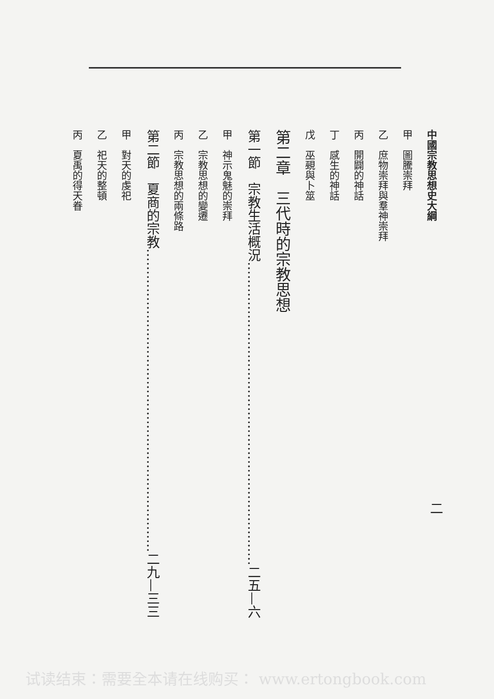中國宗教思想史大綱
甲　圖騰崇拜
乙　庶物崇拜與羣神崇拜
丙　開闢的神話
丁　感生的神話
戊　巫覡與卜筮
第二章　三代時的宗教思想
第一節　宗教生活概況……………………………………………………………二五—六
甲　神示鬼魅的崇拜
乙　宗教思想的變遷
丙　宗教思想的兩條路
第二節　夏商的宗教……………………………………………………………二九—三三
甲　對天的虔祀
乙　祀天的整頓
丙　夏禹的得天眷
二
试读结束：需要全本请在线购买： www.ertongbook.com